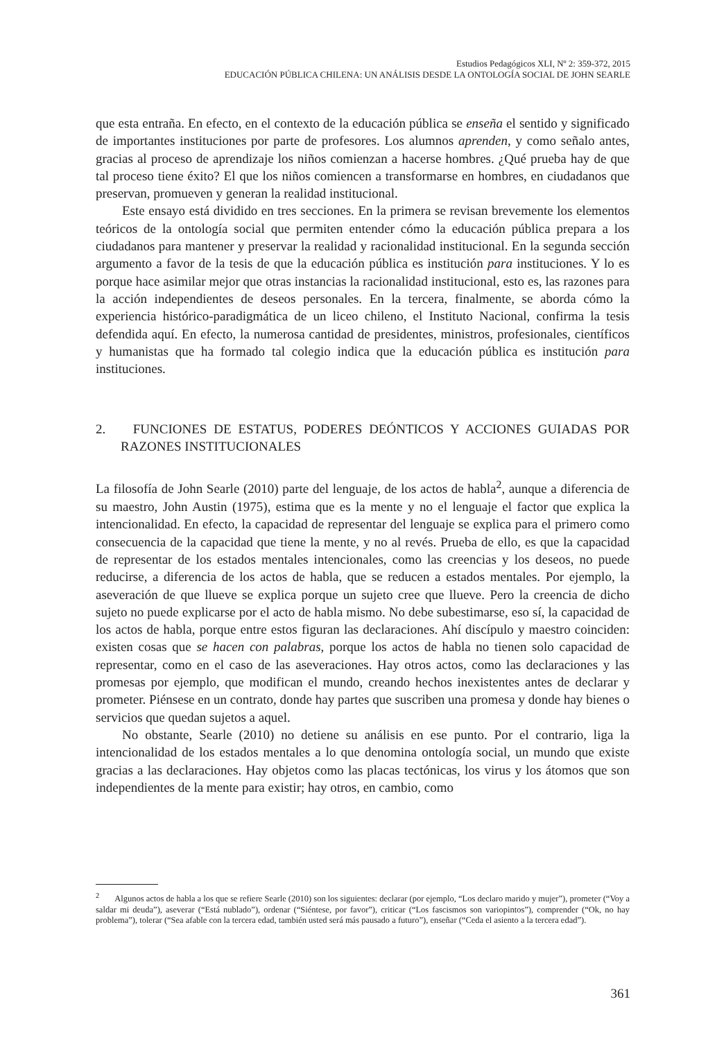Estudios Pedagógicos XLI, Nº 2: 359-372, 2015
EDUCACIÓN PÚBLICA CHILENA: UN ANÁLISIS DESDE LA ONTOLOGÍA SOCIAL DE JOHN SEARLE
que esta entraña. En efecto, en el contexto de la educación pública se enseña el sentido y significado de importantes instituciones por parte de profesores. Los alumnos aprenden, y como señalo antes, gracias al proceso de aprendizaje los niños comienzan a hacerse hombres. ¿Qué prueba hay de que tal proceso tiene éxito? El que los niños comiencen a transformarse en hombres, en ciudadanos que preservan, promueven y generan la realidad institucional.
Este ensayo está dividido en tres secciones. En la primera se revisan brevemente los elementos teóricos de la ontología social que permiten entender cómo la educación pública prepara a los ciudadanos para mantener y preservar la realidad y racionalidad institucional. En la segunda sección argumento a favor de la tesis de que la educación pública es institución para instituciones. Y lo es porque hace asimilar mejor que otras instancias la racionalidad institucional, esto es, las razones para la acción independientes de deseos personales. En la tercera, finalmente, se aborda cómo la experiencia histórico-paradigmática de un liceo chileno, el Instituto Nacional, confirma la tesis defendida aquí. En efecto, la numerosa cantidad de presidentes, ministros, profesionales, científicos y humanistas que ha formado tal colegio indica que la educación pública es institución para instituciones.
2. FUNCIONES DE ESTATUS, PODERES DEÓNTICOS Y ACCIONES GUIADAS POR RAZONES INSTITUCIONALES
La filosofía de John Searle (2010) parte del lenguaje, de los actos de habla<sup>2</sup>, aunque a diferencia de su maestro, John Austin (1975), estima que es la mente y no el lenguaje el factor que explica la intencionalidad. En efecto, la capacidad de representar del lenguaje se explica para el primero como consecuencia de la capacidad que tiene la mente, y no al revés. Prueba de ello, es que la capacidad de representar de los estados mentales intencionales, como las creencias y los deseos, no puede reducirse, a diferencia de los actos de habla, que se reducen a estados mentales. Por ejemplo, la aseveración de que llueve se explica porque un sujeto cree que llueve. Pero la creencia de dicho sujeto no puede explicarse por el acto de habla mismo. No debe subestimarse, eso sí, la capacidad de los actos de habla, porque entre estos figuran las declaraciones. Ahí discípulo y maestro coinciden: existen cosas que se hacen con palabras, porque los actos de habla no tienen solo capacidad de representar, como en el caso de las aseveraciones. Hay otros actos, como las declaraciones y las promesas por ejemplo, que modifican el mundo, creando hechos inexistentes antes de declarar y prometer. Piénsese en un contrato, donde hay partes que suscriben una promesa y donde hay bienes o servicios que quedan sujetos a aquel.
No obstante, Searle (2010) no detiene su análisis en ese punto. Por el contrario, liga la intencionalidad de los estados mentales a lo que denomina ontología social, un mundo que existe gracias a las declaraciones. Hay objetos como las placas tectónicas, los virus y los átomos que son independientes de la mente para existir; hay otros, en cambio, como
<sup>2</sup> Algunos actos de habla a los que se refiere Searle (2010) son los siguientes: declarar (por ejemplo, “Los declaro marido y mujer”), prometer (“Voy a saldar mi deuda”), aseverar (“Está nublado”), ordenar (“Siéntese, por favor”), criticar (“Los fascismos son variopintos”), comprender (“Ok, no hay problema”), tolerar (“Sea afable con la tercera edad, también usted será más pausado a futuro”), enseñar (“Ceda el asiento a la tercera edad”).
361